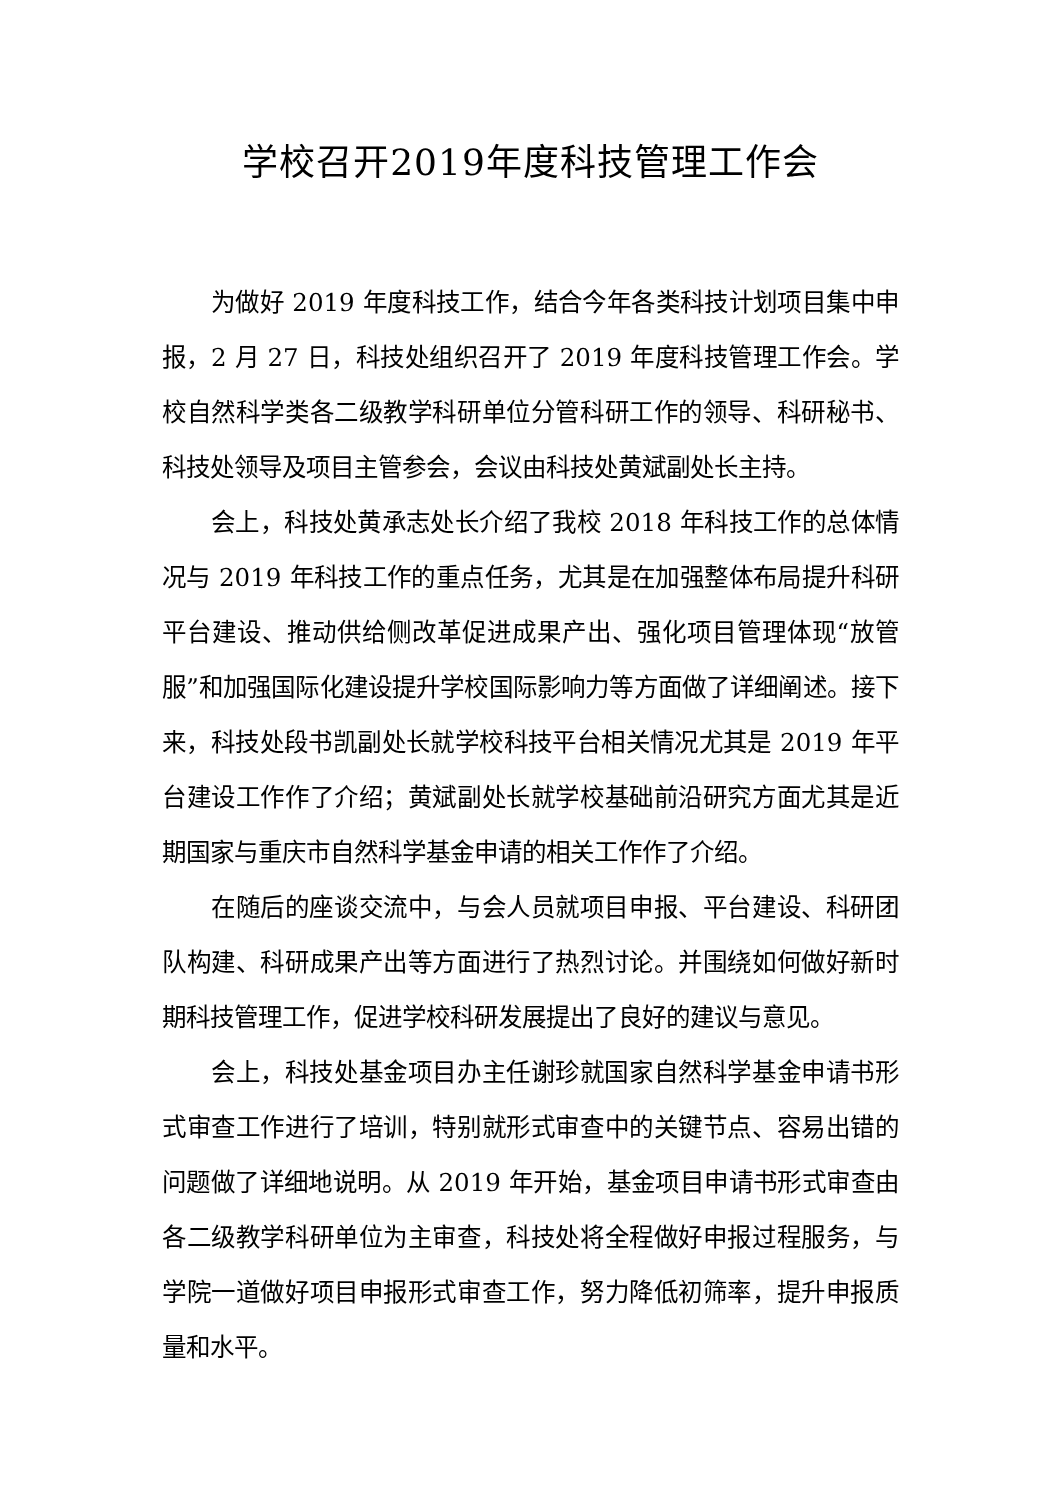学校召开2019年度科技管理工作会
为做好 2019 年度科技工作，结合今年各类科技计划项目集中申报，2 月 27 日，科技处组织召开了 2019 年度科技管理工作会。学校自然科学类各二级教学科研单位分管科研工作的领导、科研秘书、科技处领导及项目主管参会，会议由科技处黄斌副处长主持。
会上，科技处黄承志处长介绍了我校 2018 年科技工作的总体情况与 2019 年科技工作的重点任务，尤其是在加强整体布局提升科研平台建设、推动供给侧改革促进成果产出、强化项目管理体现“放管服”和加强国际化建设提升学校国际影响力等方面做了详细阐述。接下来，科技处段书凯副处长就学校科技平台相关情况尤其是 2019 年平台建设工作作了介绍；黄斌副处长就学校基础前沿研究方面尤其是近期国家与重庆市自然科学基金申请的相关工作作了介绍。
在随后的座谈交流中，与会人员就项目申报、平台建设、科研团队构建、科研成果产出等方面进行了热烈讨论。并围绕如何做好新时期科技管理工作，促进学校科研发展提出了良好的建议与意见。
会上，科技处基金项目办主任谢珍就国家自然科学基金申请书形式审查工作进行了培训，特别就形式审查中的关键节点、容易出错的问题做了详细地说明。从 2019 年开始，基金项目申请书形式审查由各二级教学科研单位为主审查，科技处将全程做好申报过程服务，与学院一道做好项目申报形式审查工作，努力降低初筛率，提升申报质量和水平。